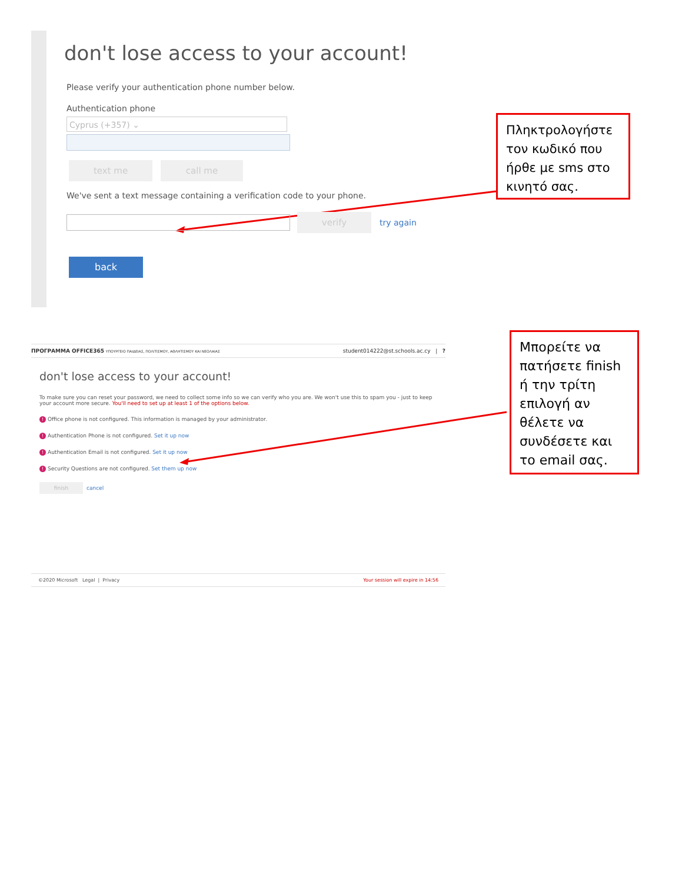don't lose access to your account!
Please verify your authentication phone number below.
Authentication phone
Cyprus (+357) ⌄
text me call me
We've sent a text message containing a verification code to your phone.
verify try again
back
Πληκτρολογήστε τον κωδικό που ήρθε με sms στο κινητό σας.
ΠΡΟΓΡΑΜΜΑ OFFICE365 ΥΠΟΥΡΓΕΙΟ ΠΑΙΔΕΙΑΣ, ΠΟΛΙΤΙΣΜΟΥ, ΑΘΛΗΤΙΣΜΟΥ ΚΑΙ ΝΕΟΛΑΙΑΣ student014222@st.schools.ac.cy | ?
don't lose access to your account!
To make sure you can reset your password, we need to collect some info so we can verify who you are. We won't use this to spam you - just to keep your account more secure. You'll need to set up at least 1 of the options below.
! Office phone is not configured. This information is managed by your administrator.
! Authentication Phone is not configured. Set it up now
! Authentication Email is not configured. Set it up now
! Security Questions are not configured. Set them up now
finish cancel
©2020 Microsoft Legal | Privacy Your session will expire in 14:56
Μπορείτε να πατήσετε finish ή την τρίτη επιλογή αν θέλετε να συνδέσετε και το email σας.